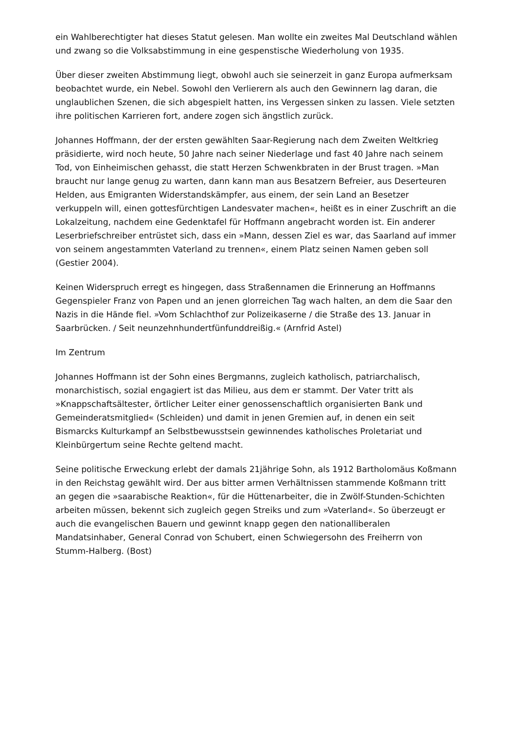ein Wahlberechtigter hat dieses Statut gelesen. Man wollte ein zweites Mal Deutschland wählen und zwang so die Volksabstimmung in eine gespenstische Wiederholung von 1935.
Über dieser zweiten Abstimmung liegt, obwohl auch sie seinerzeit in ganz Europa aufmerksam beobachtet wurde, ein Nebel. Sowohl den Verlierern als auch den Gewinnern lag daran, die unglaublichen Szenen, die sich abgespielt hatten, ins Vergessen sinken zu lassen. Viele setzten ihre politischen Karrieren fort, andere zogen sich ängstlich zurück.
Johannes Hoffmann, der der ersten gewählten Saar-Regierung nach dem Zweiten Weltkrieg präsidierte, wird noch heute, 50 Jahre nach seiner Niederlage und fast 40 Jahre nach seinem Tod, von Einheimischen gehasst, die statt Herzen Schwenkbraten in der Brust tragen. »Man braucht nur lange genug zu warten, dann kann man aus Besatzern Befreier, aus Deserteuren Helden, aus Emigranten Widerstandskämpfer, aus einem, der sein Land an Besetzer verkuppeln will, einen gottesfürchtigen Landesvater machen«, heißt es in einer Zuschrift an die Lokalzeitung, nachdem eine Gedenktafel für Hoffmann angebracht worden ist. Ein anderer Leserbriefschreiber entrüstet sich, dass ein »Mann, dessen Ziel es war, das Saarland auf immer von seinem angestammten Vaterland zu trennen«, einem Platz seinen Namen geben soll (Gestier 2004).
Keinen Widerspruch erregt es hingegen, dass Straßennamen die Erinnerung an Hoffmanns Gegenspieler Franz von Papen und an jenen glorreichen Tag wach halten, an dem die Saar den Nazis in die Hände fiel. »Vom Schlachthof zur Polizeikaserne / die Straße des 13. Januar in Saarbrücken. / Seit neunzehnhundertfünfunddreißig.« (Arnfrid Astel)
Im Zentrum
Johannes Hoffmann ist der Sohn eines Bergmanns, zugleich katholisch, patriarchalisch, monarchistisch, sozial engagiert ist das Milieu, aus dem er stammt. Der Vater tritt als »Knappschaftsältester, örtlicher Leiter einer genossenschaftlich organisierten Bank und Gemeinderatsmitglied« (Schleiden) und damit in jenen Gremien auf, in denen ein seit Bismarcks Kulturkampf an Selbstbewusstsein gewinnendes katholisches Proletariat und Kleinbürgertum seine Rechte geltend macht.
Seine politische Erweckung erlebt der damals 21jährige Sohn, als 1912 Bartholomäus Koßmann in den Reichstag gewählt wird. Der aus bitter armen Verhältnissen stammende Koßmann tritt an gegen die »saarabische Reaktion«, für die Hüttenarbeiter, die in Zwölf-Stunden-Schichten arbeiten müssen, bekennt sich zugleich gegen Streiks und zum »Vaterland«. So überzeugt er auch die evangelischen Bauern und gewinnt knapp gegen den nationalliberalen Mandatsinhaber, General Conrad von Schubert, einen Schwiegersohn des Freiherrn von Stumm-Halberg. (Bost)